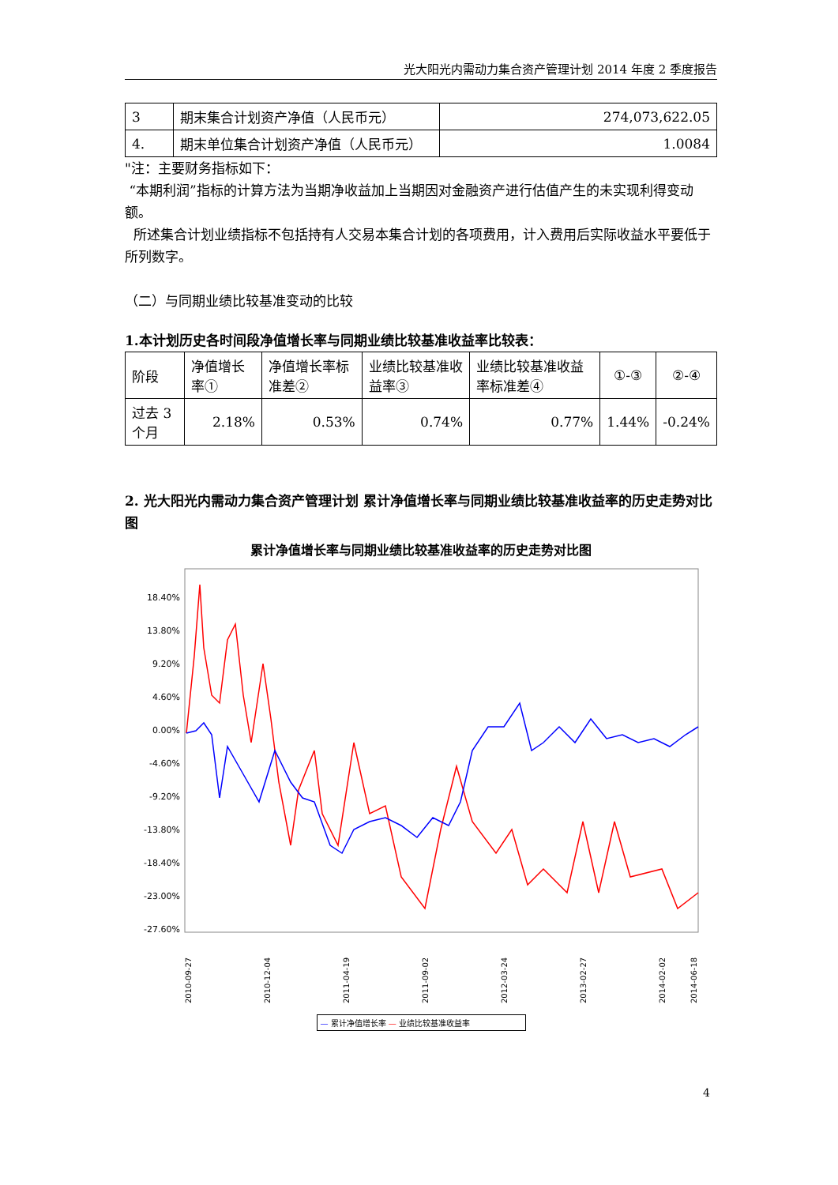光大阳光内需动力集合资产管理计划 2014 年度 2 季度报告
| 3 | 期末集合计划资产净值（人民币元） | 274,073,622.05 |
| 4. | 期末单位集合计划资产净值（人民币元） | 1.0084 |
"注：主要财务指标如下：
“本期利润”指标的计算方法为当期净收益加上当期因对金融资产进行估值产生的未实现利得变动额。
所述集合计划业绩指标不包括持有人交易本集合计划的各项费用，计入费用后实际收益水平要低于所列数字。
（二）与同期业绩比较基准变动的比较
1.本计划历史各时间段净值增长率与同期业绩比较基准收益率比较表：
| 阶段 | 净值增长率① | 净值增长率标准差② | 业绩比较基准收益率③ | 业绩比较基准收益率标准差④ | ①-③ | ②-④ |
| --- | --- | --- | --- | --- | --- | --- |
| 过去 3 个月 | 2.18% | 0.53% | 0.74% | 0.77% | 1.44% | -0.24% |
2. 光大阳光内需动力集合资产管理计划 累计净值增长率与同期业绩比较基准收益率的历史走势对比图
累计净值增长率与同期业绩比较基准收益率的历史走势对比图
18.40%
13.80%
9.20%
4.60%
0.00%
-4.60%
-9.20%
-13.80%
-18.40%
-23.00%
-27.60%
2010-09-27
2010-12-04
2011-04-19
2011-09-02
2012-03-24
2013-02-27
2014-02-02
2014-06-18
— 累计净值增长率 — 业绩比较基准收益率
4